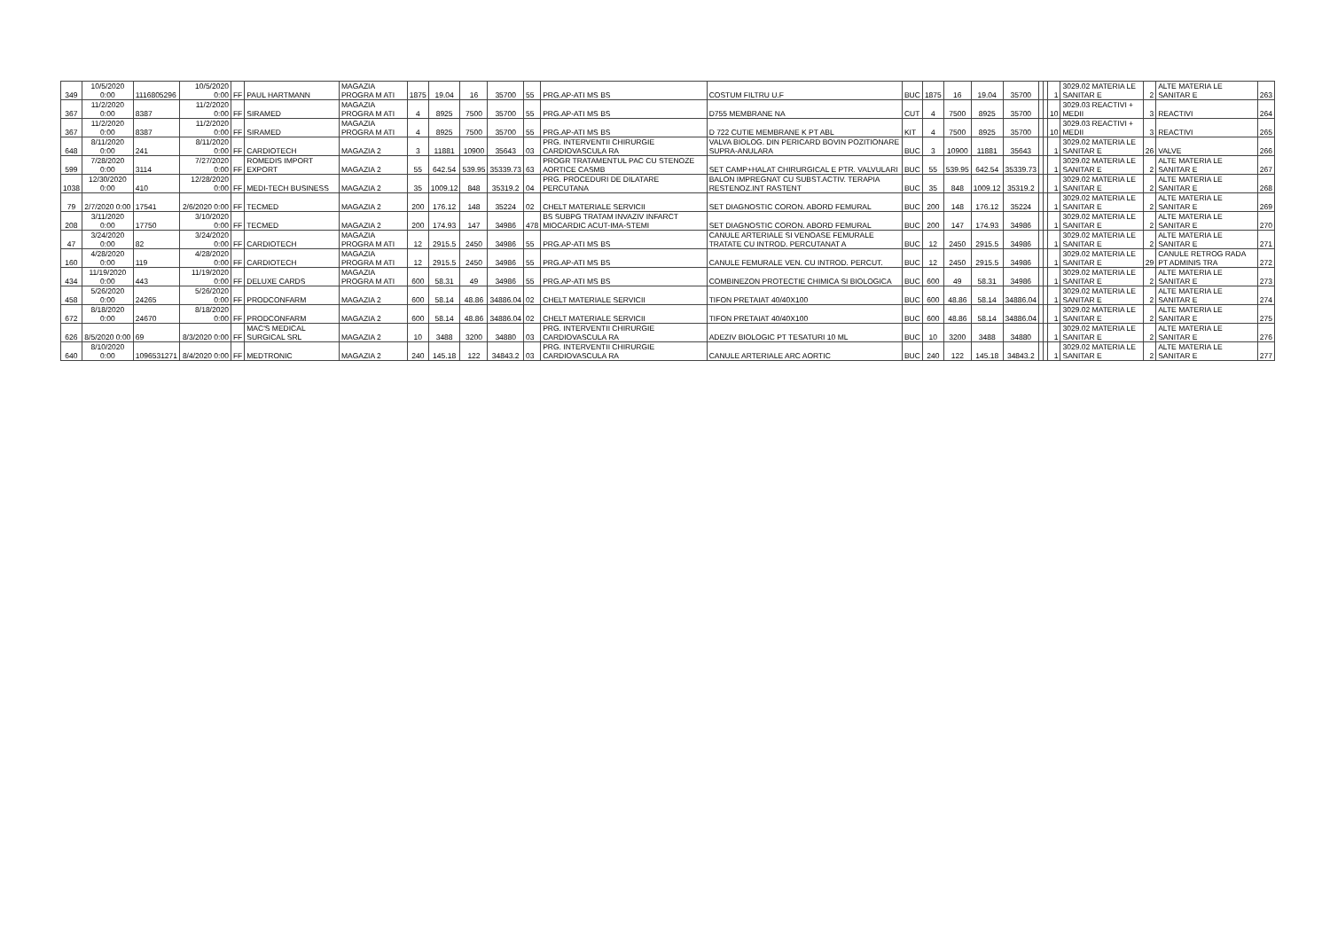| 349 | 10/5/2020 0:00 | 1116805296 | 10/5/2020 0:00 | FF | PAUL HARTMANN | MAGAZIA PROGRA M ATI | 1875 | 19.04 | 16 | 35700 | 55 | PRG.AP-ATI MS BS | COSTUM FILTRU U.F | BUC | 1875 | 16 | 19.04 | 35700 | | | 1 | 3029.02 MATERIA LE SANITAR E | 2 | ALTE MATERIA LE SANITAR E | 263 |
| 367 | 11/2/2020 0:00 | 8387 | 11/2/2020 0:00 | FF | SIRAMED | MAGAZIA PROGRA M ATI | 4 | 8925 | 7500 | 35700 | 55 | PRG.AP-ATI MS BS | D755 MEMBRANE NA | CUT | 4 | 7500 | 8925 | 35700 | | | 10 | 3029.03 REACTIVI + MEDII | 3 | REACTIVI | 264 |
| 367 | 11/2/2020 0:00 | 8387 | 11/2/2020 0:00 | FF | SIRAMED | MAGAZIA PROGRA M ATI | 4 | 8925 | 7500 | 35700 | 55 | PRG.AP-ATI MS BS | D 722 CUTIE MEMBRANE K PT ABL | KIT | 4 | 7500 | 8925 | 35700 | | | 10 | 3029.03 REACTIVI + MEDII | 3 | REACTIVI | 265 |
| 648 | 8/11/2020 0:00 | 241 | 8/11/2020 0:00 | FF | CARDIOTECH | MAGAZIA 2 | 3 | 11881 | 10900 | 35643 | 03 | PRG. INTERVENTII CHIRURGIE CARDIOVASCULA RA | VALVA BIOLOG. DIN PERICARD BOVIN POZITIONARE SUPRA-ANULARA | BUC | 3 | 10900 | 11881 | 35643 | | | 1 | 3029.02 MATERIA LE SANITAR E | 26 | VALVE | 266 |
| 599 | 7/28/2020 0:00 | 3114 | 7/27/2020 0:00 | FF | ROMEDIS IMPORT EXPORT | MAGAZIA 2 | 55 | 642.54 | 539.95 | 35339.73 | 63 | PROGR TRATAMENTUL PAC CU STENOZE AORTICE CASMB | SET CAMP+HALAT CHIRURGICAL E PTR. VALVULARI | BUC | 55 | 539.95 | 642.54 | 35339.73 | | | 1 | 3029.02 MATERIA LE SANITAR E | 2 | ALTE MATERIA LE SANITAR E | 267 |
| 1038 | 12/30/2020 0:00 | 410 | 12/28/2020 0:00 | FF | MEDI-TECH BUSINESS | MAGAZIA 2 | 35 | 1009.12 | 848 | 35319.2 | 04 | PRG. PROCEDURI DE DILATARE PERCUTANA | BALON IMPREGNAT CU SUBST.ACTIV. TERAPIA RESTENOZ.INT RASTENT | BUC | 35 | 848 | 1009.12 | 35319.2 | | | 1 | 3029.02 MATERIA LE SANITAR E | 2 | ALTE MATERIA LE SANITAR E | 268 |
| 79 | 2/7/2020 0:00 | 17541 | 2/6/2020 0:00 | FF | TECMED | MAGAZIA 2 | 200 | 176.12 | 148 | 35224 | 02 | CHELT MATERIALE SERVICII | SET DIAGNOSTIC CORON. ABORD FEMURAL | BUC | 200 | 148 | 176.12 | 35224 | | | 1 | 3029.02 MATERIA LE SANITAR E | 2 | ALTE MATERIA LE SANITAR E | 269 |
| 208 | 3/11/2020 0:00 | 17750 | 3/10/2020 0:00 | FF | TECMED | MAGAZIA 2 | 200 | 174.93 | 147 | 34986 | 478 | BS SUBPG TRATAM INVAZIV INFARCT MIOCARDIC ACUT-IMA-STEMI | SET DIAGNOSTIC CORON. ABORD FEMURAL | BUC | 200 | 147 | 174.93 | 34986 | | | 1 | 3029.02 MATERIA LE SANITAR E | 2 | ALTE MATERIA LE SANITAR E | 270 |
| 47 | 3/24/2020 0:00 | 82 | 3/24/2020 0:00 | FF | CARDIOTECH | MAGAZIA PROGRA M ATI | 12 | 2915.5 | 2450 | 34986 | 55 | PRG.AP-ATI MS BS | CANULE ARTERIALE SI VENOASE FEMURALE TRATATE CU INTROD. PERCUTANAT A | BUC | 12 | 2450 | 2915.5 | 34986 | | | 1 | 3029.02 MATERIA LE SANITAR E | 2 | ALTE MATERIA LE SANITAR E | 271 |
| 160 | 4/28/2020 0:00 | 119 | 4/28/2020 0:00 | FF | CARDIOTECH | MAGAZIA PROGRA M ATI | 12 | 2915.5 | 2450 | 34986 | 55 | PRG.AP-ATI MS BS | CANULE FEMURALE VEN. CU INTROD. PERCUT. | BUC | 12 | 2450 | 2915.5 | 34986 | | | 1 | 3029.02 MATERIA LE SANITAR E | 29 | CANULE RETROG RADA PT ADMINIS TRA | 272 |
| 434 | 11/19/2020 0:00 | 443 | 11/19/2020 0:00 | FF | DELUXE CARDS | MAGAZIA PROGRA M ATI | 600 | 58.31 | 49 | 34986 | 55 | PRG.AP-ATI MS BS | COMBINEZON PROTECTIE CHIMICA SI BIOLOGICA | BUC | 600 | 49 | 58.31 | 34986 | | | 1 | 3029.02 MATERIA LE SANITAR E | 2 | ALTE MATERIA LE SANITAR E | 273 |
| 458 | 5/26/2020 0:00 | 24265 | 5/26/2020 0:00 | FF | PRODCONFARM | MAGAZIA 2 | 600 | 58.14 | 48.86 | 34886.04 | 02 | CHELT MATERIALE SERVICII | TIFON PRETAIAT 40/40X100 | BUC | 600 | 48.86 | 58.14 | 34886.04 | | | 1 | 3029.02 MATERIA LE SANITAR E | 2 | ALTE MATERIA LE SANITAR E | 274 |
| 672 | 8/18/2020 0:00 | 24670 | 8/18/2020 0:00 | FF | PRODCONFARM | MAGAZIA 2 | 600 | 58.14 | 48.86 | 34886.04 | 02 | CHELT MATERIALE SERVICII | TIFON PRETAIAT 40/40X100 | BUC | 600 | 48.86 | 58.14 | 34886.04 | | | 1 | 3029.02 MATERIA LE SANITAR E | 2 | ALTE MATERIA LE SANITAR E | 275 |
| 626 | 8/5/2020 0:00 | 69 | 8/3/2020 0:00 | FF | MAC'S MEDICAL SURGICAL SRL | MAGAZIA 2 | 10 | 3488 | 3200 | 34880 | 03 | PRG. INTERVENTII CHIRURGIE CARDIOVASCULA RA | ADEZIV BIOLOGIC PT TESATURI 10 ML | BUC | 10 | 3200 | 3488 | 34880 | | | 1 | 3029.02 MATERIA LE SANITAR E | 2 | ALTE MATERIA LE SANITAR E | 276 |
| 640 | 8/10/2020 0:00 | 1096531271 | 8/4/2020 0:00 | FF | MEDTRONIC | MAGAZIA 2 | 240 | 145.18 | 122 | 34843.2 | 03 | PRG. INTERVENTII CHIRURGIE CARDIOVASCULA RA | CANULE ARTERIALE ARC AORTIC | BUC | 240 | 122 | 145.18 | 34843.2 | | | 1 | 3029.02 MATERIA LE SANITAR E | 2 | ALTE MATERIA LE SANITAR E | 277 |